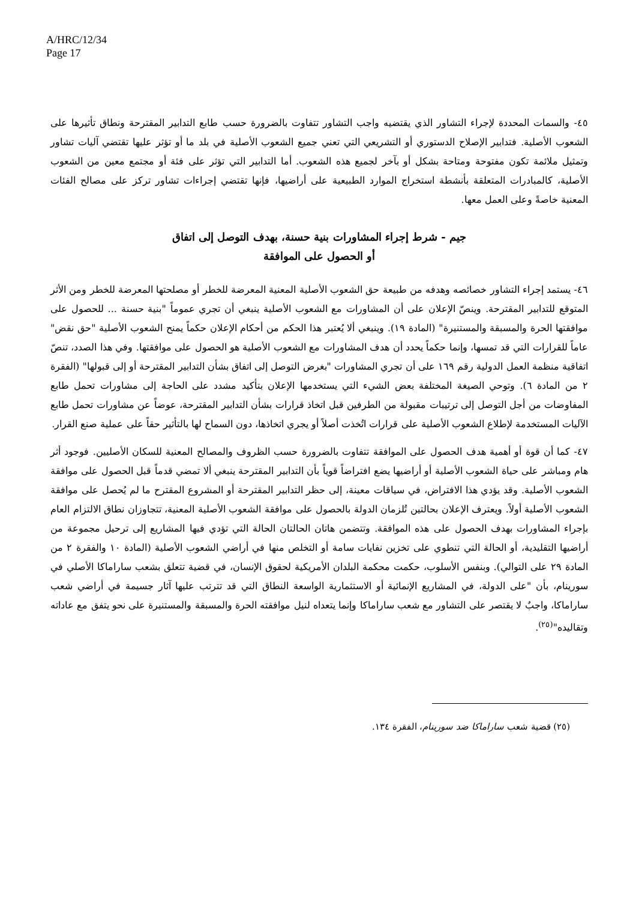A/HRC/12/34
Page 17
٤٥- والسمات المحددة لإجراء التشاور الذي يقتضيه واجب التشاور تتفاوت بالضرورة حسب طابع التدابير المقترحة ونطاق تأثيرها على الشعوب الأصلية. فتدابير الإصلاح الدستوري أو التشريعي التي تعني جميع الشعوب الأصلية في بلد ما أو تؤثر عليها تقتضي آليات تشاور وتمثيل ملائمة تكون مفتوحة ومتاحة بشكل أو بآخر لجميع هذه الشعوب. أما التدابير التي تؤثر على فئة أو مجتمع معين من الشعوب الأصلية، كالمبادرات المتعلقة بأنشطة استخراج الموارد الطبيعية على أراضيها، فإنها تقتضي إجراءات تشاور تركز على مصالح الفئات المعنية خاصةً وعلى العمل معها.
جيم - شرط إجراء المشاورات بنية حسنة، بهدف التوصل إلى اتفاق
أو الحصول على الموافقة
٤٦- يستمد إجراء التشاور خصائصه وهدفه من طبيعة حق الشعوب الأصلية المعنية المعرضة للخطر أو مصلحتها المعرضة للخطر ومن الأثر المتوقع للتدابير المقترحة. وينصّ الإعلان على أن المشاورات مع الشعوب الأصلية ينبغي أن تجري عموماً "بنية حسنة ... للحصول على موافقتها الحرة والمسبقة والمستنيرة" (المادة ١٩). وينبغي ألا يُعتبر هذا الحكم من أحكام الإعلان حكماً يمنح الشعوب الأصلية "حق نقض" عاماً للقرارات التي قد تمسها، وإنما حكماً يحدد أن هدف المشاورات مع الشعوب الأصلية هو الحصول على موافقتها. وفي هذا الصدد، تنصّ اتفاقية منظمة العمل الدولية رقم ١٦٩ على أن تجري المشاورات "بغرض التوصل إلى اتفاق بشأن التدابير المقترحة أو إلى قبولها" (الفقرة ٢ من المادة ٦). وتوحي الصيغة المختلفة بعض الشيء التي يستخدمها الإعلان بتأكيد مشدد على الحاجة إلى مشاورات تحمل طابع المفاوضات من أجل التوصل إلى ترتيبات مقبولة من الطرفين قبل اتخاذ قرارات بشأن التدابير المقترحة، عوضاً عن مشاورات تحمل طابع الآليات المستخدمة لإطلاع الشعوب الأصلية على قرارات اتُخذت أصلاً أو يجري اتخاذها، دون السماح لها بالتأثير حقاً على عملية صنع القرار.
٤٧- كما أن قوة أو أهمية هدف الحصول على الموافقة تتفاوت بالضرورة حسب الظروف والمصالح المعنية للسكان الأصليين. فوجود أثر هام ومباشر على حياة الشعوب الأصلية أو أراضيها يضع افتراضاً قوياً بأن التدابير المقترحة ينبغي ألا تمضي قدماً قبل الحصول على موافقة الشعوب الأصلية. وقد يؤدي هذا الافتراض، في سياقات معينة، إلى حظر التدابير المقترحة أو المشروع المقترح ما لم يُحصل على موافقة الشعوب الأصلية أولاً. ويعترف الإعلان بحالتين تُلزمان الدولة بالحصول على موافقة الشعوب الأصلية المعنية، تتجاوزان نطاق الالتزام العام بإجراء المشاورات بهدف الحصول على هذه الموافقة. وتتضمن هاتان الحالتان الحالة التي تؤدي فيها المشاريع إلى ترحيل مجموعة من أراضيها التقليدية، أو الحالة التي تنطوي على تخزين نفايات سامة أو التخلص منها في أراضي الشعوب الأصلية (المادة ١٠ والفقرة ٢ من المادة ٢٩ على التوالي). وبنفس الأسلوب، حكمت محكمة البلدان الأمريكية لحقوق الإنسان، في قضية تتعلق بشعب ساراماكا الأصلي في سورينام، بأن "على الدولة، في المشاريع الإنمائية أو الاستثمارية الواسعة النطاق التي قد تترتب عليها آثار جسيمة في أراضي شعب ساراماكا، واجبٌ لا يقتصر على التشاور مع شعب ساراماكا وإنما يتعداه لنيل موافقته الحرة والمسبقة والمستنيرة على نحو يتفق مع عاداته وتقاليده"<sup>(٢٥)</sup>.
(٢٥) قضية شعب ساراماكا ضد سورينام، الفقرة ١٣٤.